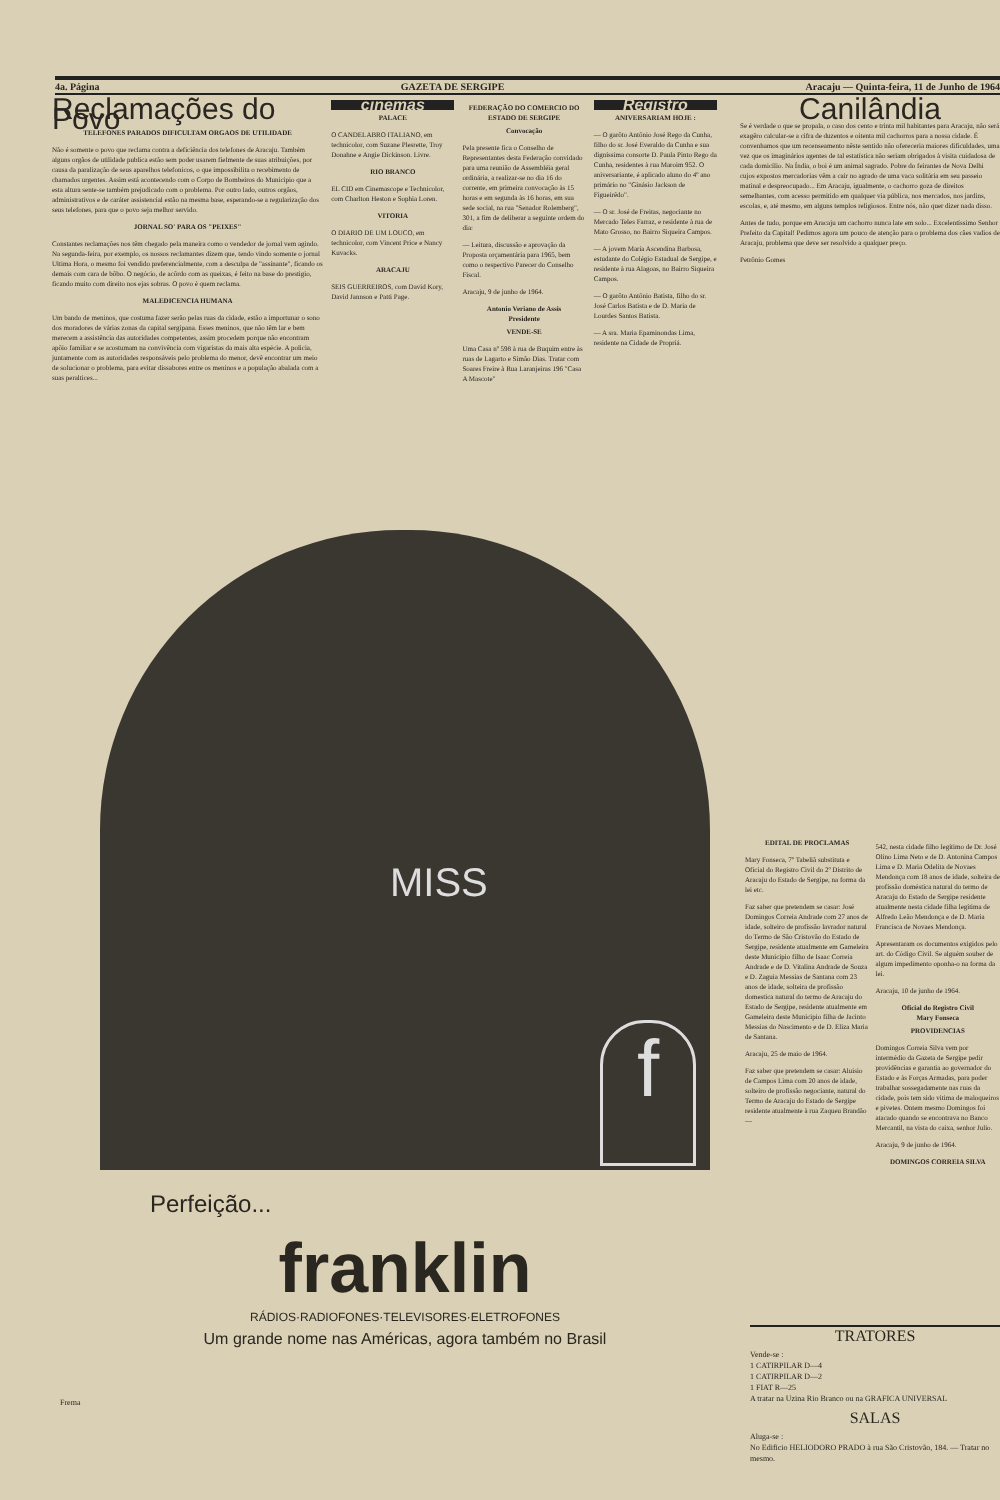4a. Página GAZETA DE SERGIPE Aracaju — Quinta-feira, 11 de Junho de 1964
Reclamações do Povo
TELEFONES PARADOS DIFICULTAM ORGAOS DE UTILIDADE
Não é somente o povo que reclama contra a deficiência dos telefones de Aracaju. Também alguns orgãos de utilidade publica estão sem poder usarem fielmente de suas atribuições, por causa da paralização de seus aparelhos telefonicos, o que impossibilita o recebimento de chamados urgentes. Assim está acontecendo com o Corpo de Bombeiros do Municipio que a esta altura sente-se também prejudicado com o problema. Por outro lado, outros orgãos, administrativos e de caráter assistencial estão na mesma base, esperando-se a regularização dos seus telefones, para que o povo seja melhor servido.
JORNAL SO' PARA OS "PEIXES"
Constantes reclamações nos têm chegado pela maneira como o vendedor de jornal vem agindo. Na segunda-feira, por exemplo, os nossos reclamantes dizem que, tendo vindo somente o jornal Ultima Hora, o mesmo foi vendido preferencialmente, com a desculpa de "assinante", ficando os demais com cara de bôbo. O negócio, de acôrdo com as queixas, é feito na base do prestigio, ficando muito com direito nos ejas sobras. O povo é quem reclama.
MALEDICENCIA HUMANA
Um bando de meninos, que costuma fazer serão pelas ruas da cidade, estão a importunar o sono dos moradores de várias zonas da capital sergipana. Esses meninos, que não têm lar e bem merecem a assistência das autoridades competentes, assim procedem porque não encontram apôio familiar e se acostumam na convivência com vigaristas da mais alta espécie. A policia, juntamente com as autoridades responsáveis pelo problema do menor, devê encontrar um meio de solucionar o problema, para evitar dissabores entre os meninos e a população abalada com a suas peraltices...
cinemas
PALACE
O CANDELABRO ITALIANO, em technicolor, com Suzane Plesrette, Troy Donahne e Angie Dickinson. Livre.
RIO BRANCO
EL CID em Cinemascope e Technicolor, com Charlton Heston e Sophia Loren.
VITORIA
O DIARIO DE UM LOUCO, em technicolor, com Vincent Price e Nancy Kuvacks.
ARACAJU
SEIS GUERREIROS, com David Kory, David Jannson e Patti Page.
FEDERAÇÃO DO COMERCIO DO ESTADO DE SERGIPE
Convocação
Pela presente fica o Conselho de Representantes desta Federação convidado para uma reunião de Assembléia geral ordinária, a realizar-se no dia 16 do corrente, em primeira convocação às 15 horas e em segunda às 16 horas, em sua sede social, na rua "Senador Rolemberg", 301, a fim de deliberar a seguinte ordem do dia:
— Leitura, discussão e aprovação da Proposta orçamentária para 1965, bem como o respectivo Parecer do Conselho Fiscal.
Aracaju, 9 de junho de 1964.
Antonio Veriano de Assis
Presidente
VENDE-SE
Uma Casa nº 598 à rua de Buquim entre às ruas de Lagarto e Simão Dias. Tratar com Soares Freire à Rua Laranjeiras 196 "Casa A Mascote"
Registro
ANIVERSARIAM HOJE :
— O garôto Antônio José Rego da Cunha, filho do sr. José Everaldo da Cunha e sua digníssima consorte D. Paula Pinto Rego da Cunha, residentes à rua Maroim 952. O aniversariante, é aplicado aluno do 4º ano primário no "Ginásio Jackson de Figueirêdo".
— O sr. José de Freitas, negociante no Mercado Teles Farraz, e residente à rua de Mato Grosso, no Bairro Siqueira Campos.
— A jovem Maria Ascendina Barbosa, estudante do Colégio Estadual de Sergipe, e residente à rua Alagoas, no Bairro Siqueira Campos.
— O garôto Antônio Batista, filho do sr. José Carlos Batista e de D. Maria de Lourdes Santos Batista.
— A sra. Maria Epaminondas Lima, residente na Cidade de Propriá.
Canilândia
Se é verdade o que se propala, o caso dos cento e trinta mil habitantes para Aracaju, não será exagêro calcular-se a cifra de duzentos e oitenta mil cachorros para a nossa cidade. É convenhamos que um recenseamento nêste sentido não ofereceria maiores dificuldades, uma vez que os imaginários agentes de tal estatística não seriam obrigados à visita cuidadosa de cada domicílio. Na Índia, o boi é um animal sagrado. Pobre do feirantes de Nova Delhi cujos expostos mercadorias vêm a cair no agrado de uma vaca solitária em seu passeio matinal e despreocupado... Em Aracaju, igualmente, o cachorro goza de direitos semelhantes, com acesso permitido em qualquer via pública, nos mercados, nos jardins, escolas, e, até mesmo, em alguns templos religiosos. Entre nós, não quer dizer nada disso.
Antes de tudo, porque em Aracaju um cachorro nunca late em solo... Excelentíssimo Senhor Prefeito da Capital! Pedimos agora um pouco de atenção para o problema dos cães vadios de Aracaju, problema que deve ser resolvido a qualquer preço.
Petrônio Gomes
MISS
f
Perfeição...
franklin
RÁDIOS·RADIOFONES·TELEVISORES·ELETROFONES
Um grande nome nas Américas, agora também no Brasil
Frema
EDITAL DE PROCLAMAS
Mary Fonseca, 7º Tabeliã substituta e Oficial do Registro Civil do 2º Distrito de Aracaju do Estado de Sergipe, na forma da lei etc.
Faz saber que pretendem se casar: José Domingos Correia Andrade com 27 anos de idade, solteiro de profissão lavrador natural do Termo de São Cristovão do Estado de Sergipe, residente atualmente em Gameleira deste Municipio filho de Isaac Correia Andrade e de D. Vitalina Andrade de Souza e D. Zaguia Messias de Santana com 23 anos de idade, solteira de profissão domestica natural do termo de Aracaju do Estado de Sergipe, residente atualmente em Gameleira deste Municipio filha de Jacinto Messias do Nascimento e de D. Eliza Maria de Santana.
Aracaju, 25 de maio de 1964.
Faz saber que pretendem se casar: Aluisio de Campos Lima com 20 anos de idade, solteiro de profissão negociante, natural do Termo de Aracaju do Estado de Sergipe residente atualmente à rua Zaqueu Brandão —
542, nesta cidade filho legítimo de Dr. José Olino Lima Neto e de D. Antonina Campos Lima e D. Maria Odelita de Novaes Mendonça com 18 anos de idade, solteira de profissão doméstica natural do termo de Aracaju do Estado de Sergipe residente atualmente nesta cidade filha legítima de Alfredo Leão Mendonça e de D. Maria Francisca de Novaes Mendonça.
Apresentaram os documentos exigidos pelo art. do Código Civil. Se alguém souber de algum impedimento oponha-o na forma da lei.
Aracaju, 10 de junho de 1964.
Oficial do Registro Civil
Mary Fonseca
PROVIDENCIAS
Domingos Correia Silva vem por intermédio da Gazeta de Sergipe pedir providências e garantia ao governador do Estado e às Forças Armadas, para poder trabalhar sossegadamente nas ruas da cidade, pois tem sido vitima de maloqueiros e pivetes. Ontem mesmo Domingos foi atacado quando se encontrava no Banco Mercantil, na vista do caixa, senhor Julio.
Aracaju, 9 de junho de 1964.
DOMINGOS CORREIA SILVA
TRATORES
Vende-se :
1 CATIRPILAR D—4
1 CATIRPILAR D—2
1 FIAT R—25
A tratar na Uzina Rio Branco ou na GRAFICA UNIVERSAL
SALAS
Aluga-se :
No Edificio HELIODORO PRADO à rua São Cristovão, 184. — Tratar no mesmo.